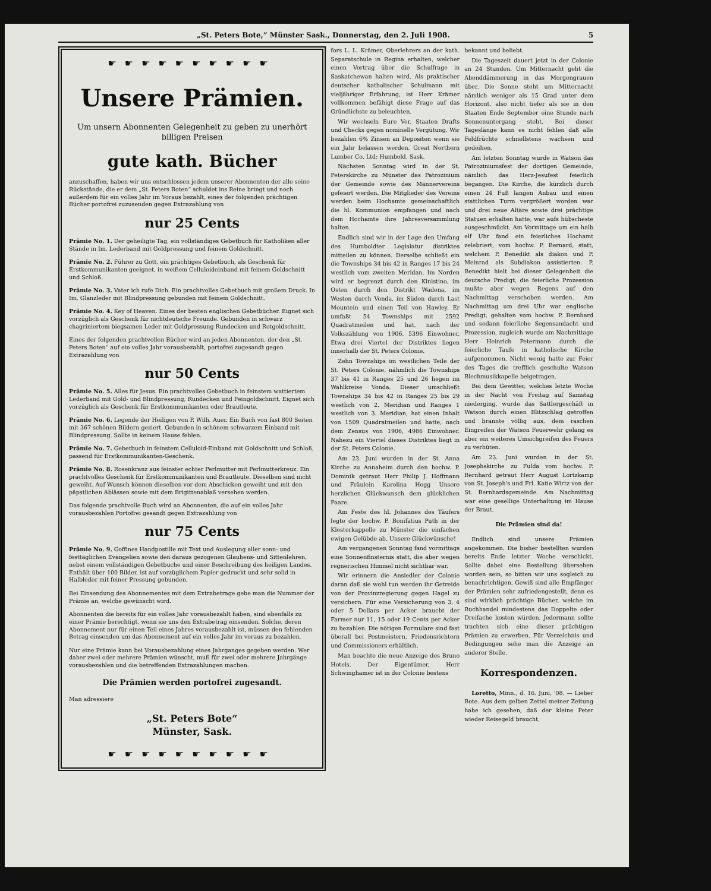„St. Peters Bote,“ Münster Sask., Donnerstag, den 2. Juli 1908. 5
☛☛☛☛☛☛☛☛☛☛
Unsere Prämien.
Um unsern Abonnenten Gelegenheit zu geben zu unerhört billigen Preisen
gute kath. Bücher
anzuschaffen, haben wir uns entschlossen jedem unserer Abonnenten der alle seine Rückstände, die er dem „St. Peters Boten“ schuldet ins Reine bringt und noch außerdem für ein volles Jahr im Voraus bezahlt, eines der folgenden prächtigen Bücher portofrei zuzusenden gegen Extrazahlung von
nur 25 Cents
Prämie No. 1. Der geheiligte Tag, ein vollständiges Gebetbuch für Katholiken aller Stände in Im. Lederband mit Goldpressung und feinem Goldschnitt.
Prämie No. 2. Führer zu Gott, ein prächtiges Gebetbuch, als Geschenk für Erstkommunikanten geeignet, in weißem Celluloideinband mit feinem Goldschnitt und Schloß.
Prämie No. 3. Vater ich rufe Dich. Ein prachtvolles Gebetbuch mit großem Druck. In Im. Glanzleder mit Blindpressung gebunden mit feinem Goldschnitt.
Prämie No. 4. Key of Heaven. Eines der besten englischen Gebetbücher. Eignet sich vorzüglich als Geschenk für nichtdeutsche Freunde. Gebunden in schwarz chagriniertem biegsamen Leder mit Goldpressung Rundecken und Rotgoldschnitt.
Eines der folgenden prachtvollen Bücher wird an jeden Abonnenten, der den „St. Peters Boten“ auf ein volles Jahr vorausbezahlt, portofrei zugesandt gegen Extrazahlung von
nur 50 Cents
Prämie No. 5. Alles für Jesus. Ein prachtvolles Gebetbuch in feinstem wattiertem Lederband mit Gold- und Blindpressung, Rundecken und Feingoldschnitt. Eignet sich vorzüglich als Geschenk für Erstkommunikanten oder Brautleute.
Prämie No. 6. Legende der Heiligen von P. Wilh. Auer. Ein Buch von fast 800 Seiten mit 367 schönen Bildern geziert. Gebunden in schönem schwarzem Einband mit Blindpressung. Sollte in keinem Hause fehlen.
Prämie No. 7. Gebetbuch in feinstem Celluloid-Einband mit Goldschnitt und Schloß, passend für Erstkommunikanten-Geschenk.
Prämie No. 8. Rosenkranz aus feinster echter Perlmutter mit Perlmutterkreuz. Ein prachtvolles Geschenk für Erstkommunikanten und Brautleute. Dieselben sind nicht geweiht. Auf Wunsch können dieselben vor dem Abschicken geweiht und mit den päpstlichen Ablässen sowie mit dem Brigittenablaß versehen werden.
Das folgende prachtvolle Buch wird an Abonnenten, die auf ein volles Jahr vorausbezahlen Portofrei gesandt gegen Extrazahlung von
nur 75 Cents
Prämie No. 9. Goffines Handpostille mit Text und Auslegung aller sonn- und festtäglichen Evangelien sowie den daraus gezogenen Glaubens- und Sittenlehren, nebst einem vollständigen Gebetbuche und einer Beschreibung des heiligen Landes. Enthält über 100 Bilder, ist auf vorzüglichem Papier gedruckt und sehr solid in Halbleder mit feiner Pressung gebunden.
Bei Einsendung des Abonnementes mit dem Extrabetrage gebe man die Nummer der Prämie an, welche gewünscht wird.
Abonnenten die bereits für ein volles Jahr vorausbezahlt haben, sind ebenfalls zu einer Prämie berechtigt, wenn sie uns den Extrabetrag einsenden. Solche, deren Abonnement nur für einen Teil eines Jahres vorausbezahlt ist, müssen den fehlenden Betrag einsenden um das Abonnement auf ein volles Jahr im voraus zu bezahlen.
Nur eine Prämie kann bei Vorausbezahlung eines Jahrganges gegeben werden. Wer daher zwei oder mehrere Prämien wünscht, muß für zwei oder mehrere Jahrgänge vorausbezahlen und die betreffenden Extrazahlungen machen.
Die Prämien werden portofrei zugesandt.
Man adressiere
„St. Peters Bote“
Münster, Sask.
☛☛☛☛☛☛☛☛☛☛
fors L. L. Krämer, Oberlehrers an der kath. Separatschule in Regina erhalten, welcher einen Vortrag über die Schulfrage in Saskatchewan halten wird. Als praktischer deutscher katholischer Schulmann mit vieljähriger Erfahrung, ist Herr Krämer vollkommen befähigt diese Frage auf das Gründlichste zu beleuchten.
Wir wechseln Eure Ver. Staaten Drafts und Checks gegen nominelle Vergütung. Wir bezahlen 6% Zinsen an Depositen wenn sie ein Jahr belassen werden. Great Northern Lumber Co. Ltd; Humbold. Sask.
Nächsten Sonntag wird in der St. Peterskirche zu Münster das Patrozinium der Gemeinde sowie des Männervereins gefeiert werden. Die Mitglieder des Vereins werden beim Hochamte gemeinschaftlich die hl. Kommunion empfangen und nach dem Hochamte ihre Jahresversammlung halten.
Endlich sind wir in der Lage den Umfang des Humboldter Legislatur distriktes mitteilen zu können. Derselbe schließt ein die Townships 34 bis 42 in Ranges 17 bis 24 westlich vom zweiten Meridan. Im Norden wird er begrenzt durch den Kinistino, im Osten durch den Distrikt Wadena, im Westen durch Vonda, im Süden durch Last Mountein und einen Teil von Hawley. Er umfaßt 54 Townships mit 2592 Quadratmeilen und hat, nach der Volkszählung von 1906, 5396 Einwohner. Etwa drei Viertel der Distriktes liegen innerhalb der St. Peters Colonie.
Zehn Townships im westlichen Teile der St. Peters Colonie, nähmlich die Townships 37 bis 41 in Ranges 25 und 26 liegen im Wahlkreise Vonda. Dieser umschließt Townships 34 bis 42 in Ranges 25 bis 29 westlich von 2. Meridian und Ranges 1 westlich von 3. Meridian, hat einen Inhalt von 1509 Quadratmeilen und hatte, nach dem Zensus von 1906, 4986 Einwohner. Nahezu ein Viertel dieses Distriktes liegt in der St. Peters Colonie.
Am 23. Juni wurden in der St. Anna Kirche zu Annaheim durch den hochw. P. Dominik getraut Herr Philip J. Hoffmann und Fräulein Karolina Hogg Unsere herzlichen Glückwunsch dem glücklichen Paare.
Am Feste des hl. Johannes des Täufers legte der hochw. P. Bonifatius Puth in der Klosterkappelle zu Münster die einfachen ewigen Gelübde ab. Unsere Glückwünsche!
Am vergangenen Sonntag fand vormittags eine Sonnenfinsternis statt, die aber wegen regnerischen Himmel nicht sichtbar war.
Wir erinnern die Ansiedler der Colonie daran daß sie wohl tun werden ihr Getreide von der Provinzregierung gegen Hagel zu versichern. Für eine Versicherung von 3, 4 oder 5 Dollars per Acker braucht der Farmer nur 11, 15 oder 19 Cents per Acker zu bezahlen. Die nötigen Formulare sind fast überall bei Postmeistern, Friedensrichtern und Commissioners erhältlich.
Man beachte die neue Anzeige des Bruno Hotels. Der Eigentümer, Herr Schwinghamer ist in der Colonie bestens
bekannt und beliebt.
Die Tageszeit dauert jetzt in der Colonie an 24 Stunden. Um Mitternacht geht die Abenddämmerung in das Morgengrauen über. Die Sonne steht um Mitternacht nämlich weniger als 15 Grad unter dem Horizont, also nicht tiefer als sie in den Staaten Ende September eine Stunde nach Sonnenuntergang steht. Bei dieser Tageslänge kann es nicht fehlen daß alle Feldfrüchte schnellstens wachsen und gedeihen.
Am letzten Sonntag wurde in Watson das Patroziniumsfest der dortigen Gemeinde, nämlich das Herz-Jesufest feierlich begangen. Die Kirche, die kürzlich durch einen 24 Fuß langen Anbau und einen stattlichen Turm vergrößert worden war und drei neue Altäre sowie drei prächtige Statuen erhalten hatte, war aufs hübscheste ausgeschmückt. Am Vormittage um ein halb elf Uhr fand ein feierliches Hochamt zelebriert, vom hochw. P. Bernard, statt, welchem P. Benedikt als diakon und P. Meinrad als Subdiakon assistierten. P. Benedikt hielt bei dieser Gelegenheit die deutsche Predigt, die feierliche Prozession mußte aber wegen Regens auf den Nachmittag verschoben werden. Am Nachmittag um drei Uhr war englische Predigt, gehalten vom hochw. P. Bernhard und sodann feierliche Segensandacht und Prozession, zugleich wurde am Nachmittage Herr Heinrich Petermann durch die feierliche Taufe in katholische Kirche aufgenommen. Nicht wenig hatte zur Feier des Tages die trefflich geschulte Watson Blechmusikkapelle beigetragen.
Bei dem Gewitter, welches letzte Woche in der Nacht von Freitag auf Samstag niederging, wurde das Sattlergeschäft in Watson durch einen Blitzschlag getroffen und brannte völlig aus, dem raschen Eingreifen der Watson Feuerwehr gelang es aber ein weiteres Umsichgreifen des Feuers zu verhüten.
Am 23. Juni wurden in der St. Josephskirche zu Fulda vom hochw. P. Bernhard getraut Herr August Lortzkamp von St. Joseph's und Frl. Katie Wirtz von der St. Bernhardsgemeinde. Am Nachmittag war eine gesellige Unterhaltung im Hause der Braut.
Die Prämien sind da!
Endlich sind unsere Prämien angekommen. Die bisher bestellten wurden bereits Ende letzter Woche verschickt. Sollte dabei eine Bestellung übersehen worden sein, so bitten wir uns sogleich zu benachrichtigen. Gewiß sind alle Empfänger der Prämien sehr zufriedengestellt, denn es sind wirklich prächtige Bücher, welche im Buchhandel mindestens das Doppelte oder Dreifache kosten würden. Jedermann sollte trachten sich eine dieser prächtigen Prämien zu erwerben. Für Verzeichnis und Bedingungen sehe man die Anzeige an anderer Stelle.
Korrespondenzen.
Loretto, Minn., d. 16. Juni, '08. — Lieber Bote. Aus dem gelben Zettel meiner Zeitung habe ich gesehen, daß der kleine Peter wieder Reisegeld braucht,